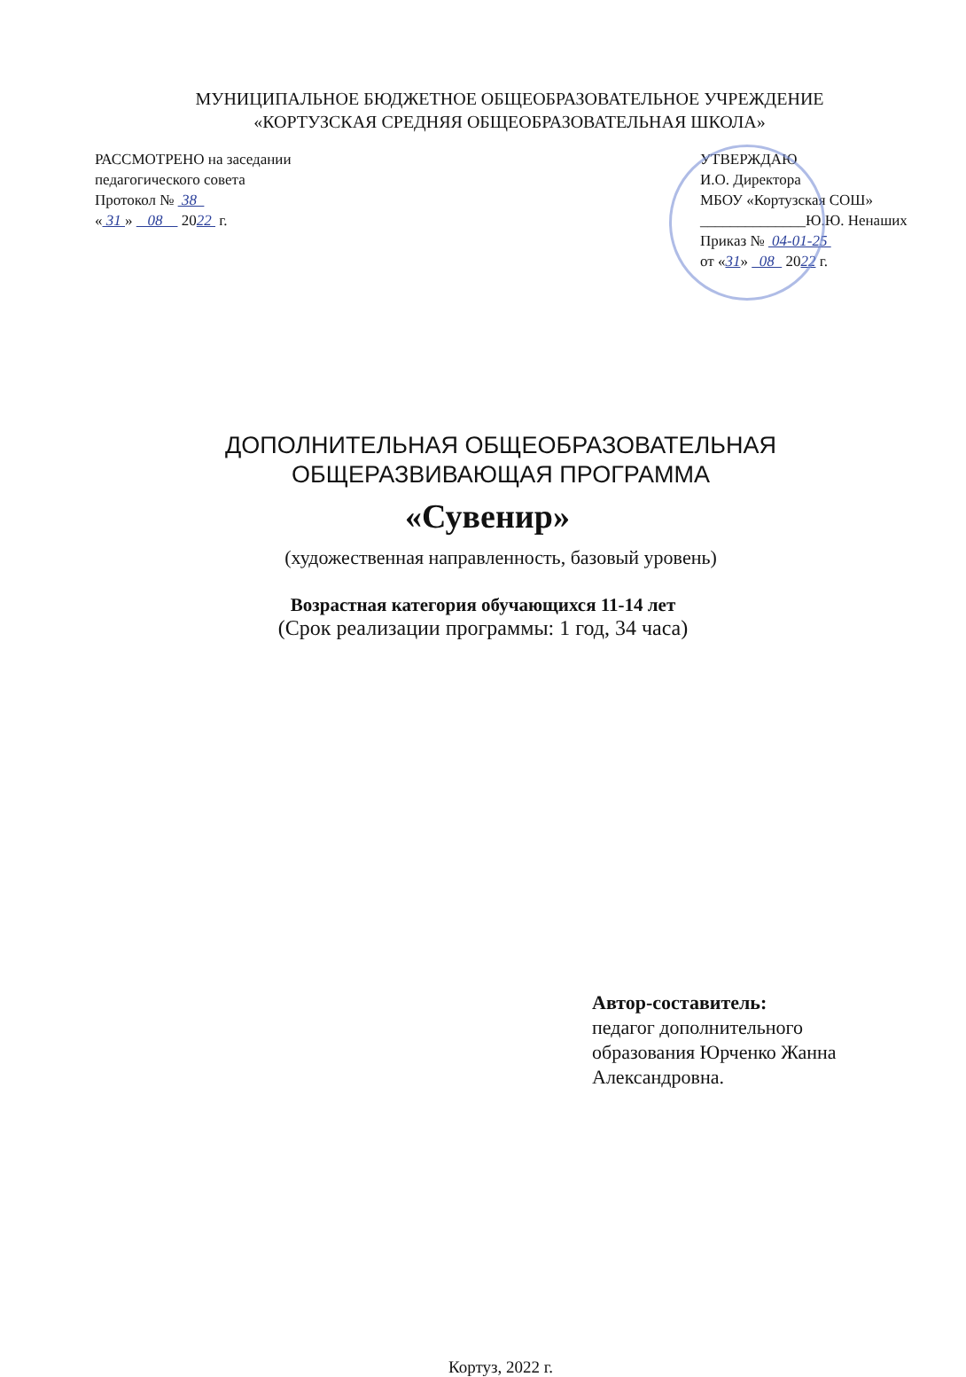МУНИЦИПАЛЬНОЕ БЮДЖЕТНОЕ ОБЩЕОБРАЗОВАТЕЛЬНОЕ УЧРЕЖДЕНИЕ
«КОРТУЗСКАЯ СРЕДНЯЯ ОБЩЕОБРАЗОВАТЕЛЬНАЯ ШКОЛА»
РАССМОТРЕНО на заседании
педагогического совета
Протокол № 38
« 31 » 08 2022 г.
УТВЕРЖДАЮ
И.О. Директора
МБОУ «Кортузская СОШ»
______________Ю.Ю. Ненаших
Приказ № 04-01-25
от «31» 08 2022 г.
ДОПОЛНИТЕЛЬНАЯ ОБЩЕОБРАЗОВАТЕЛЬНАЯ
ОБЩЕРАЗВИВАЮЩАЯ ПРОГРАММА
«Сувенир»
(художественная направленность, базовый уровень)
Возрастная категория обучающихся 11-14 лет
(Срок реализации программы: 1 год, 34 часа)
Автор-составитель:
педагог дополнительного образования Юрченко Жанна Александровна.
Кортуз, 2022 г.